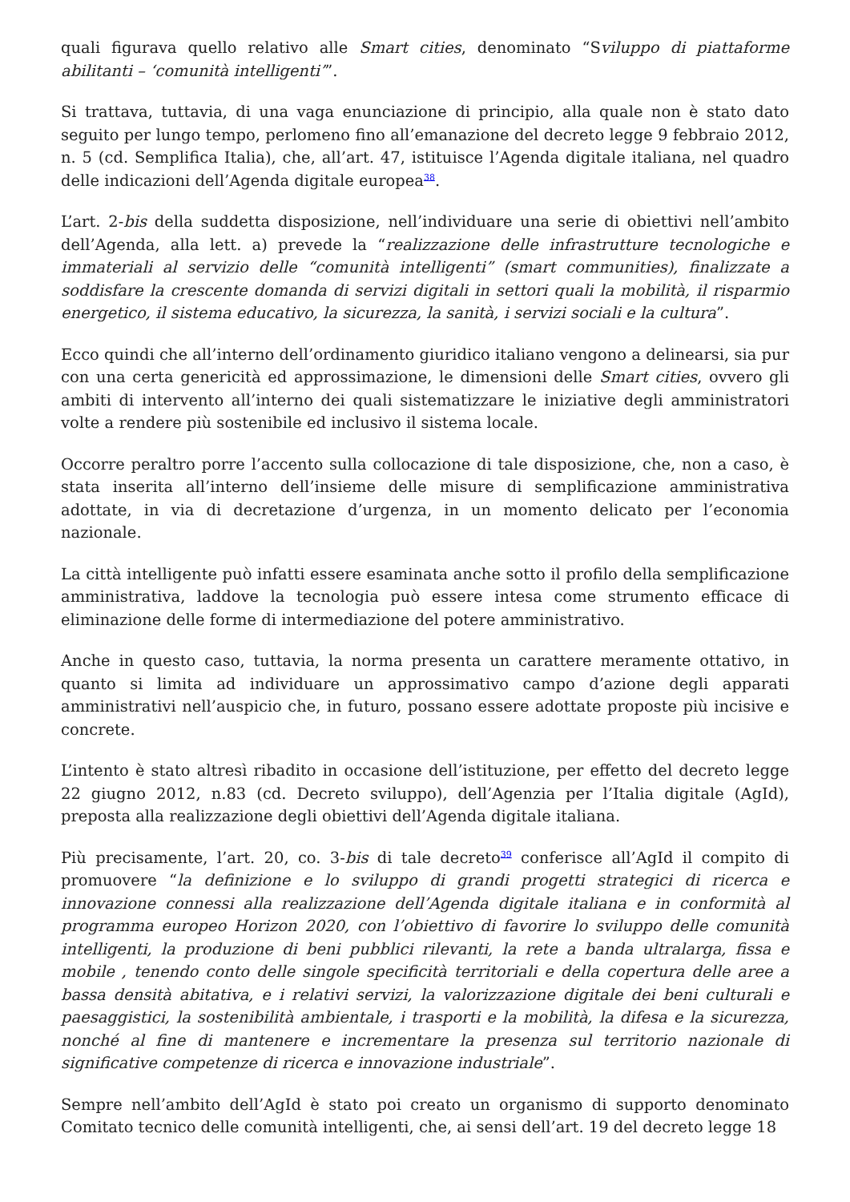quali figurava quello relativo alle Smart cities, denominato “Sviluppo di piattaforme abilitanti – ‘comunità intelligenti’”.
Si trattava, tuttavia, di una vaga enunciazione di principio, alla quale non è stato dato seguito per lungo tempo, perlomeno fino all’emanazione del decreto legge 9 febbraio 2012, n. 5 (cd. Semplifica Italia), che, all’art. 47, istituisce l’Agenda digitale italiana, nel quadro delle indicazioni dell’Agenda digitale europea<sup>38</sup>.
L’art. 2-bis della suddetta disposizione, nell’individuare una serie di obiettivi nell’ambito dell’Agenda, alla lett. a) prevede la “realizzazione delle infrastrutture tecnologiche e immateriali al servizio delle “comunità intelligenti” (smart communities), finalizzate a soddisfare la crescente domanda di servizi digitali in settori quali la mobilità, il risparmio energetico, il sistema educativo, la sicurezza, la sanità, i servizi sociali e la cultura”.
Ecco quindi che all’interno dell’ordinamento giuridico italiano vengono a delinearsi, sia pur con una certa genericità ed approssimazione, le dimensioni delle Smart cities, ovvero gli ambiti di intervento all’interno dei quali sistematizzare le iniziative degli amministratori volte a rendere più sostenibile ed inclusivo il sistema locale.
Occorre peraltro porre l’accento sulla collocazione di tale disposizione, che, non a caso, è stata inserita all’interno dell’insieme delle misure di semplificazione amministrativa adottate, in via di decretazione d’urgenza, in un momento delicato per l’economia nazionale.
La città intelligente può infatti essere esaminata anche sotto il profilo della semplificazione amministrativa, laddove la tecnologia può essere intesa come strumento efficace di eliminazione delle forme di intermediazione del potere amministrativo.
Anche in questo caso, tuttavia, la norma presenta un carattere meramente ottativo, in quanto si limita ad individuare un approssimativo campo d’azione degli apparati amministrativi nell’auspicio che, in futuro, possano essere adottate proposte più incisive e concrete.
L’intento è stato altresì ribadito in occasione dell’istituzione, per effetto del decreto legge 22 giugno 2012, n.83 (cd. Decreto sviluppo), dell’Agenzia per l’Italia digitale (AgId), preposta alla realizzazione degli obiettivi dell’Agenda digitale italiana.
Più precisamente, l’art. 20, co. 3-bis di tale decreto<sup>39</sup> conferisce all’AgId il compito di promuovere “la definizione e lo sviluppo di grandi progetti strategici di ricerca e innovazione connessi alla realizzazione dell’Agenda digitale italiana e in conformità al programma europeo Horizon 2020, con l’obiettivo di favorire lo sviluppo delle comunità intelligenti, la produzione di beni pubblici rilevanti, la rete a banda ultralarga, fissa e mobile , tenendo conto delle singole specificità territoriali e della copertura delle aree a bassa densità abitativa, e i relativi servizi, la valorizzazione digitale dei beni culturali e paesaggistici, la sostenibilità ambientale, i trasporti e la mobilità, la difesa e la sicurezza, nonché al fine di mantenere e incrementare la presenza sul territorio nazionale di significative competenze di ricerca e innovazione industriale”.
Sempre nell’ambito dell’AgId è stato poi creato un organismo di supporto denominato Comitato tecnico delle comunità intelligenti, che, ai sensi dell’art. 19 del decreto legge 18